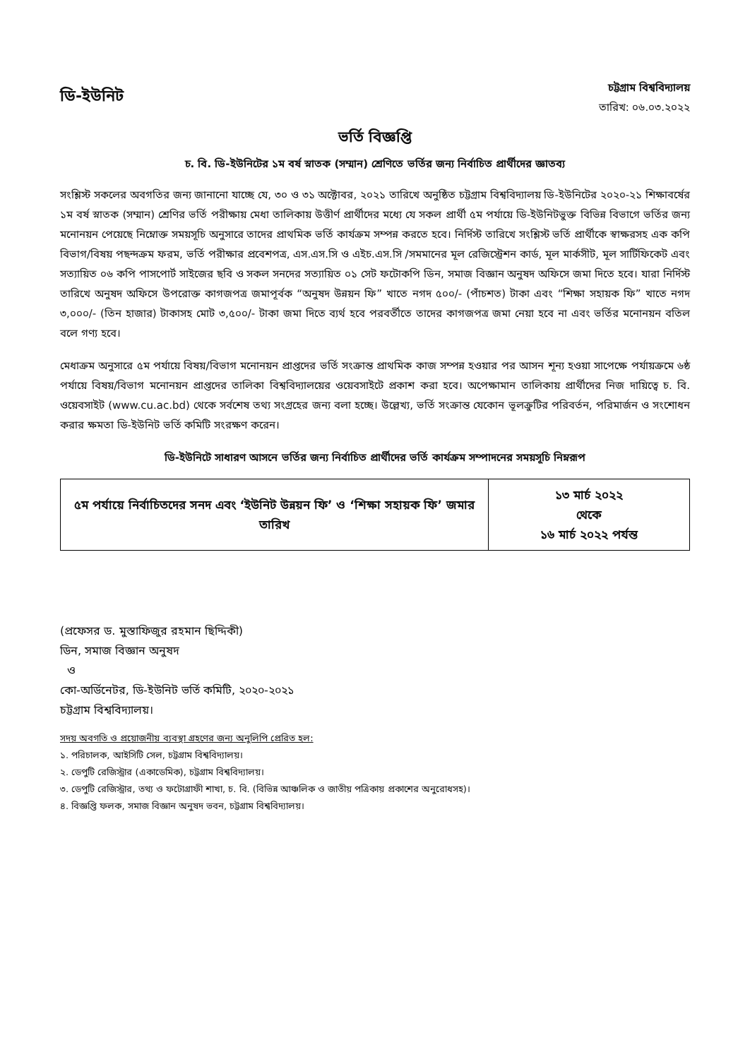ডি-ইউনিট
চট্টগ্রাম বিশ্ববিদ্যালয়
তারিখ: ০৬.০৩.২০২২
ভর্তি বিজ্ঞপ্তি
চ. বি. ডি-ইউনিটের ১ম বর্ষ স্নাতক (সম্মান) শ্রেণিতে ভর্তির জন্য নির্বাচিত প্রার্থীদের জ্ঞাতব্য
সংশ্লিস্ট সকলের অবগতির জন্য জানানো যাচ্ছে যে, ৩০ ও ৩১ অক্টোবর, ২০২১ তারিখে অনুষ্ঠিত চট্টগ্রাম বিশ্ববিদ্যালয় ডি-ইউনিটের ২০২০-২১ শিক্ষাবর্ষের ১ম বর্ষ স্নাতক (সম্মান) শ্রেণির ভর্তি পরীক্ষায় মেধা তালিকায় উত্তীর্ণ প্রার্থীদের মধ্যে যে সকল প্রার্থী ৫ম পর্যায়ে ডি-ইউনিটভুক্ত বিভিন্ন বিভাগে ভর্তির জন্য মনোনয়ন পেয়েছে নিম্নোক্ত সময়সূচি অনুসারে তাদের প্রাথমিক ভর্তি কার্যক্রম সম্পন্ন করতে হবে। নির্দিস্ট তারিখে সংশ্লিস্ট ভর্তি প্রার্থীকে স্বাক্ষরসহ এক কপি বিভাগ/বিষয় পছন্দক্রম ফরম, ভর্তি পরীক্ষার প্রবেশপত্র, এস.এস.সি ও এইচ.এস.সি /সমমানের মূল রেজিস্ট্রেশন কার্ড, মূল মার্কসীট, মূল সার্টিফিকেট এবং সত্যায়িত ০৬ কপি পাসপোর্ট সাইজের ছবি ও সকল সনদের সত্যায়িত ০১ সেট ফটোকপি ডিন, সমাজ বিজ্ঞান অনুষদ অফিসে জমা দিতে হবে। যারা নির্দিস্ট তারিখে অনুষদ অফিসে উপরোক্ত কাগজপত্র জমাপূর্বক “অনুষদ উন্নয়ন ফি” খাতে নগদ ৫০০/- (পাঁচশত) টাকা এবং “শিক্ষা সহায়ক ফি” খাতে নগদ ৩,০০০/- (তিন হাজার) টাকাসহ মোট ৩,৫০০/- টাকা জমা দিতে ব্যর্থ হবে পরবর্তীতে তাদের কাগজপত্র জমা নেয়া হবে না এবং ভর্তির মনোনয়ন বতিল বলে গণ্য হবে।
মেধাক্রম অনুসারে ৫ম পর্যায়ে বিষয়/বিভাগ মনোনয়ন প্রাপ্তদের ভর্তি সংক্রান্ত প্রাথমিক কাজ সম্পন্ন হওয়ার পর আসন শূন্য হওয়া সাপেক্ষে পর্যায়ক্রমে ৬ষ্ঠ পর্যায়ে বিষয়/বিভাগ মনোনয়ন প্রাপ্তদের তালিকা বিশ্ববিদ্যালয়ের ওয়েবসাইটে প্রকাশ করা হবে। অপেক্ষামান তালিকায় প্রার্থীদের নিজ দায়িত্বে চ. বি. ওয়েবসাইট (www.cu.ac.bd) থেকে সর্বশেষ তথ্য সংগ্রহের জন্য বলা হচ্ছে। উল্লেখ্য, ভর্তি সংক্রান্ত যেকোন ভূলক্রুটির পরিবর্তন, পরিমার্জন ও সংশোধন করার ক্ষমতা ডি-ইউনিট ভর্তি কমিটি সংরক্ষণ করেন।
ডি-ইউনিটে সাধারণ আসনে ভর্তির জন্য নির্বাচিত প্রার্থীদের ভর্তি কার্যক্রম সম্পাদনের সময়সূচি নিম্নরূপ
| ৫ম পর্যায়ে নির্বাচিতদের সনদ এবং ‘ইউনিট উন্নয়ন ফি’ ও ‘শিক্ষা সহায়ক ফি’ জমার তারিখ | ১৩ মার্চ ২০২২ থেকে ১৬ মার্চ ২০২২ পর্যন্ত |
(প্রফেসর ড. মুস্তাফিজুর রহমান ছিদ্দিকী)
ডিন, সমাজ বিজ্ঞান অনুষদ
ও
কো-অর্ডিনেটর, ডি-ইউনিট ভর্তি কমিটি, ২০২০-২০২১
চট্টগ্রাম বিশ্ববিদ্যালয়।
সদয় অবগতি ও প্রয়োজনীয় ব্যবস্থা গ্রহণের জন্য অনুলিপি প্রেরিত হল:
১. পরিচালক, আইসিটি সেল, চট্টগ্রাম বিশ্ববিদ্যালয়।
২. ডেপুটি রেজিস্ট্রার (একাডেমিক), চট্টগ্রাম বিশ্ববিদ্যালয়।
৩. ডেপুটি রেজিস্ট্রার, তথ্য ও ফটোগ্রাফী শাখা, চ. বি. (বিভিন্ন আঞ্চলিক ও জাতীয় পত্রিকায় প্রকাশের অনুরোধসহ)।
৪. বিজ্ঞপ্তি ফলক, সমাজ বিজ্ঞান অনুষদ ভবন, চট্টগ্রাম বিশ্ববিদ্যালয়।